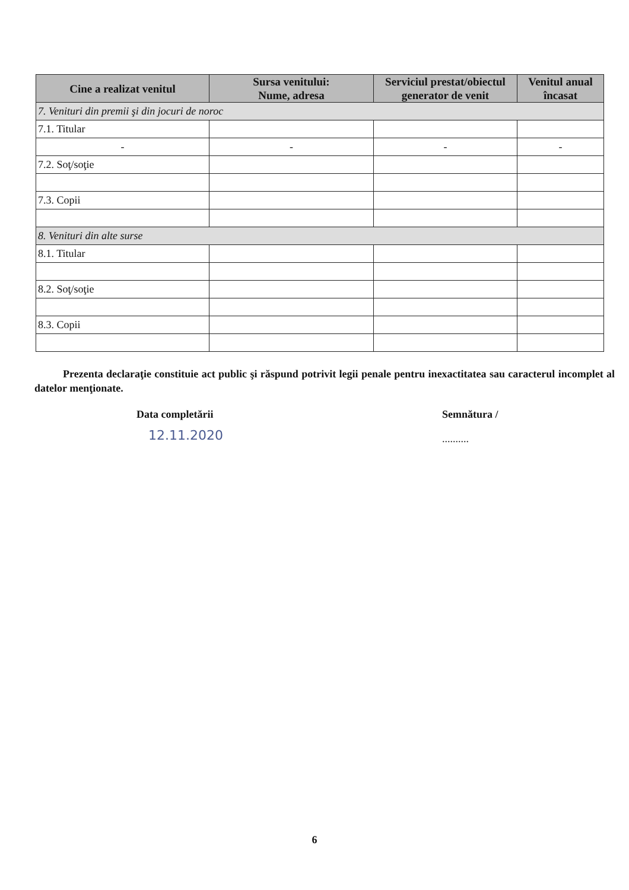| Cine a realizat venitul | Sursa venitului: Nume, adresa | Serviciul prestat/obiectul generator de venit | Venitul anual încasat |
| --- | --- | --- | --- |
| 7. Venituri din premii şi din jocuri de noroc | | | |
| 7.1. Titular | | | |
| - | - | - | - |
| 7.2. Soţ/soţie | | | |
| 7.3. Copii | | | |
| 8. Venituri din alte surse | | | |
| 8.1. Titular | | | |
| 8.2. Soţ/soţie | | | |
| 8.3. Copii | | | |
Prezenta declaraţie constituie act public şi răspund potrivit legii penale pentru inexactitatea sau caracterul incomplet al datelor menţionate.
Data completării
12.11.2020
Semnătura /
..........
6